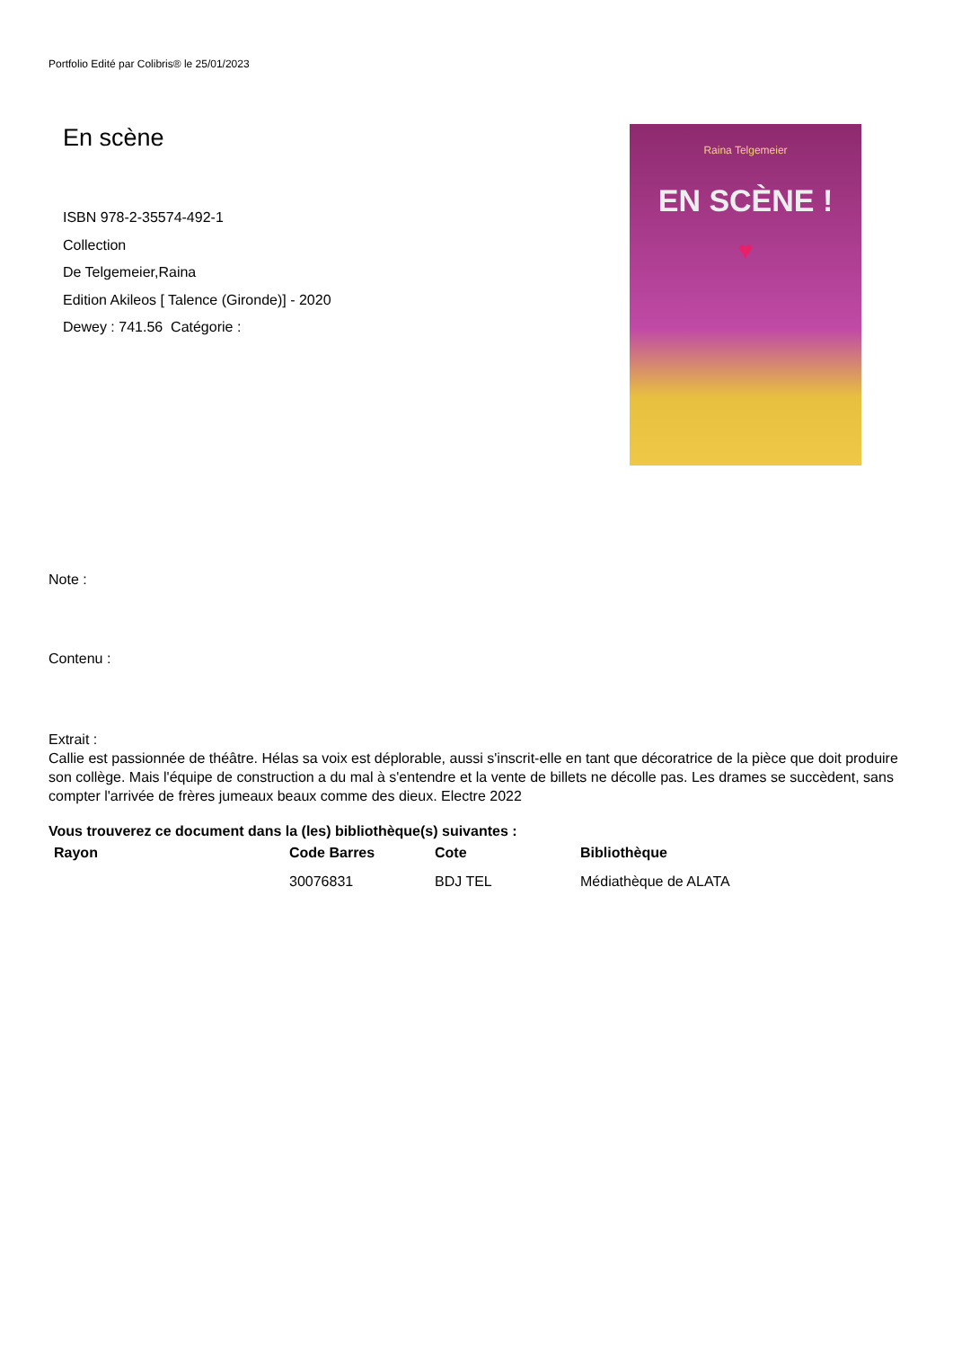Portfolio Edité par Colibris® le 25/01/2023
En scène
ISBN 978-2-35574-492-1
Collection
De Telgemeier,Raina
Edition Akileos [ Talence (Gironde)] - 2020
Dewey : 741.56 Catégorie :
Raina Telgemeier
EN SCÈNE !
♥
Note :
Contenu :
Extrait :
Callie est passionnée de théâtre. Hélas sa voix est déplorable, aussi s'inscrit-elle en tant que décoratrice de la pièce que doit produire son collège. Mais l'équipe de construction a du mal à s'entendre et la vente de billets ne décolle pas. Les drames se succèdent, sans compter l'arrivée de frères jumeaux beaux comme des dieux. Electre 2022
Vous trouverez ce document dans la (les) bibliothèque(s) suivantes :
| Rayon | Code Barres | Cote | Bibliothèque |
| --- | --- | --- | --- |
| | 30076831 | BDJ TEL | Médiathèque de ALATA |